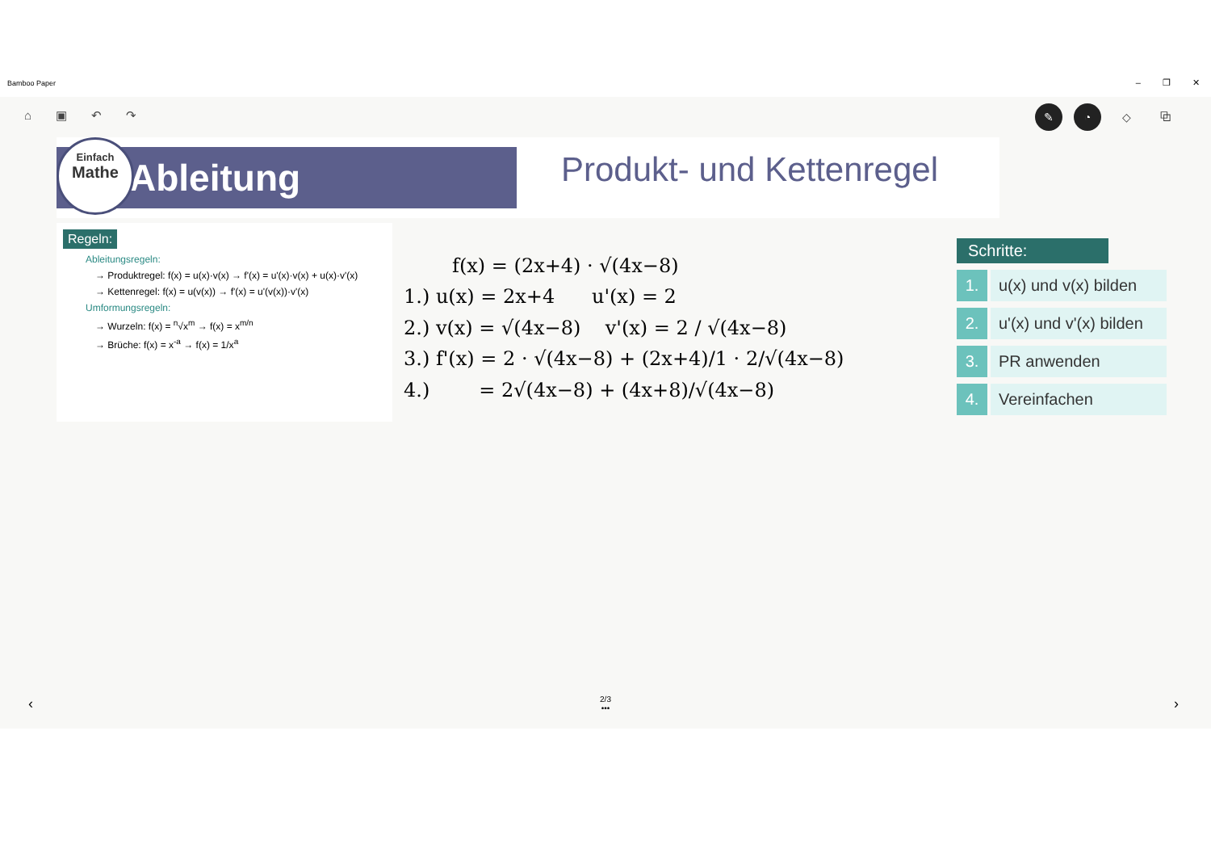Bamboo Paper
– ❐ ✕
⌂ ▣ ↶ ↷
✎ ◔ ◇ ⧉
Ableitung
Einfach
Mathe
Produkt- und Kettenregel
Regeln:
Ableitungsregeln:
→ Produktregel: f(x) = u(x)·v(x) → f'(x) = u'(x)·v(x) + u(x)·v'(x)
→ Kettenregel: f(x) = u(v(x)) → f'(x) = u'(v(x))·v'(x)
Umformungsregeln:
→ Wurzeln: f(x) = <sup>n</sup>√x<sup>m</sup> → f(x) = x<sup>m/n</sup>
→ Brüche: f(x) = x<sup>-a</sup> → f(x) = 1/x<sup>a</sup>
f(x) = (2x+4) · √(4x−8)
1.) u(x) = 2x+4 u'(x) = 2
2.) v(x) = √(4x−8) v'(x) = 2 / √(4x−8)
3.) f'(x) = 2 · √(4x−8) + (2x+4)/1 · 2/√(4x−8)
4.) = 2√(4x−8) + (4x+8)/√(4x−8)
Schritte:
1. u(x) und v(x) bilden
2. u'(x) und v'(x) bilden
3. PR anwenden
4. Vereinfachen
‹
2/3
•••
›